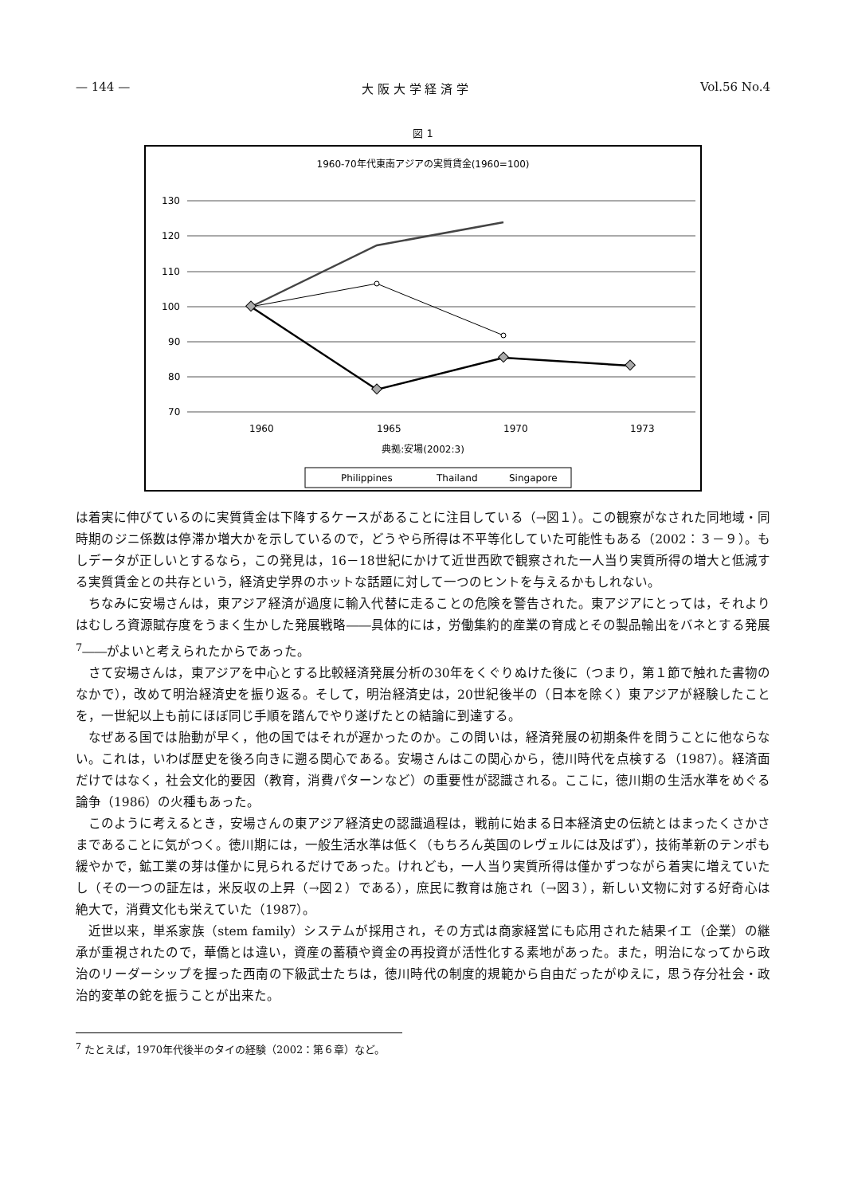— 144 — 大 阪 大 学 経 済 学 Vol.56 No.4
図 1
1960-70年代東南アジアの実質賃金(1960=100)
130
120
110
100
90
80
70
1960
1965
1970
1973
典拠:安場(2002:3)
Philippines
Thailand
Singapore
は着実に伸びているのに実質賃金は下降するケースがあることに注目している（→図１）。この観察がなされた同地域・同時期のジニ係数は停滞か増大かを示しているので，どうやら所得は不平等化していた可能性もある（2002：３－９）。もしデータが正しいとするなら，この発見は，16－18世紀にかけて近世西欧で観察された一人当り実質所得の増大と低減する実質賃金との共存という，経済史学界のホットな話題に対して一つのヒントを与えるかもしれない。
ちなみに安場さんは，東アジア経済が過度に輸入代替に走ることの危険を警告された。東アジアにとっては，それよりはむしろ資源賦存度をうまく生かした発展戦略――具体的には，労働集約的産業の育成とその製品輸出をバネとする発展<sup>7</sup>――がよいと考えられたからであった。
さて安場さんは，東アジアを中心とする比較経済発展分析の30年をくぐりぬけた後に（つまり，第１節で触れた書物のなかで），改めて明治経済史を振り返る。そして，明治経済史は，20世紀後半の（日本を除く）東アジアが経験したことを，一世紀以上も前にほぼ同じ手順を踏んでやり遂げたとの結論に到達する。
なぜある国では胎動が早く，他の国ではそれが遅かったのか。この問いは，経済発展の初期条件を問うことに他ならない。これは，いわば歴史を後ろ向きに遡る関心である。安場さんはこの関心から，徳川時代を点検する（1987）。経済面だけではなく，社会文化的要因（教育，消費パターンなど）の重要性が認識される。ここに，徳川期の生活水準をめぐる論争（1986）の火種もあった。
このように考えるとき，安場さんの東アジア経済史の認識過程は，戦前に始まる日本経済史の伝統とはまったくさかさまであることに気がつく。徳川期には，一般生活水準は低く（もちろん英国のレヴェルには及ばず），技術革新のテンポも緩やかで，鉱工業の芽は僅かに見られるだけであった。けれども，一人当り実質所得は僅かずつながら着実に増えていたし（その一つの証左は，米反収の上昇（→図２）である），庶民に教育は施され（→図３），新しい文物に対する好奇心は絶大で，消費文化も栄えていた（1987）。
近世以来，単系家族（stem family）システムが採用され，その方式は商家経営にも応用された結果イエ（企業）の継承が重視されたので，華僑とは違い，資産の蓄積や資金の再投資が活性化する素地があった。また，明治になってから政治のリーダーシップを握った西南の下級武士たちは，徳川時代の制度的規範から自由だったがゆえに，思う存分社会・政治的変革の鉈を振うことが出来た。
<sup>7</sup> たとえば，1970年代後半のタイの経験（2002：第６章）など。